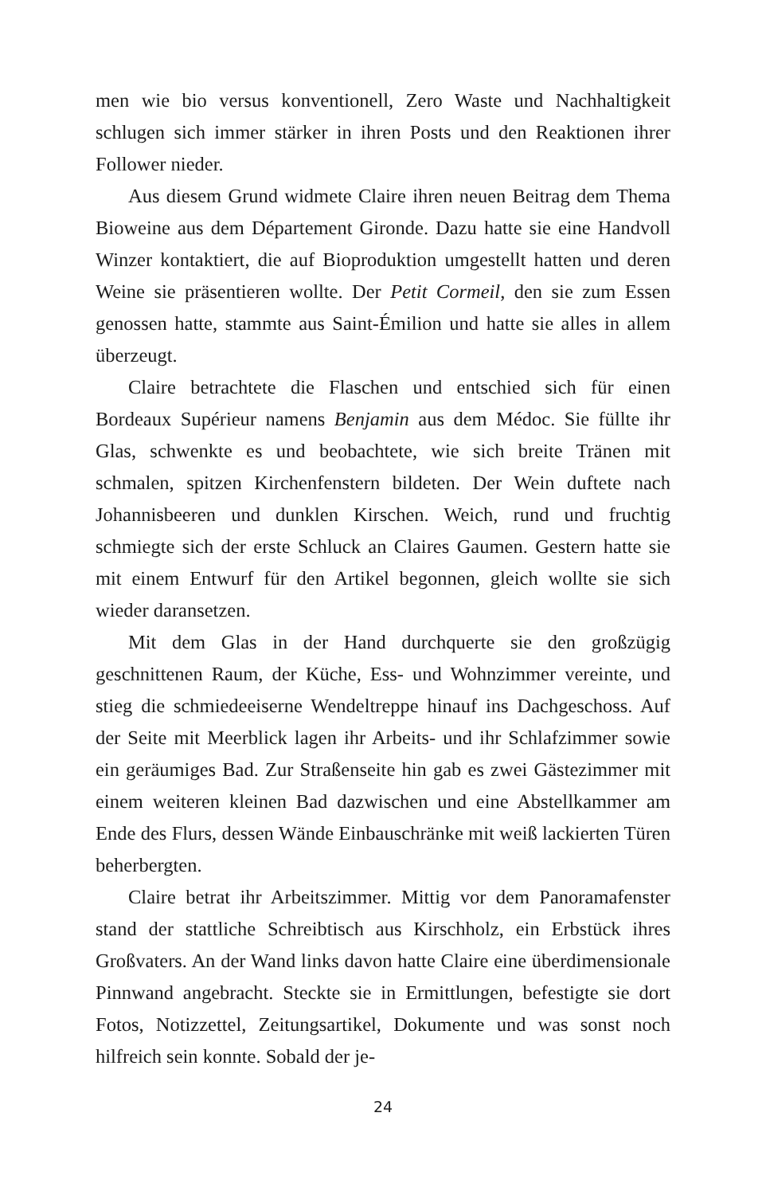men wie bio versus konventionell, Zero Waste und Nachhaltigkeit schlugen sich immer stärker in ihren Posts und den Reaktionen ihrer Follower nieder.
Aus diesem Grund widmete Claire ihren neuen Beitrag dem Thema Bioweine aus dem Département Gironde. Dazu hatte sie eine Handvoll Winzer kontaktiert, die auf Bioproduktion umgestellt hatten und deren Weine sie präsentieren wollte. Der Petit Cormeil, den sie zum Essen genossen hatte, stammte aus Saint-Émilion und hatte sie alles in allem überzeugt.
Claire betrachtete die Flaschen und entschied sich für einen Bordeaux Supérieur namens Benjamin aus dem Médoc. Sie füllte ihr Glas, schwenkte es und beobachtete, wie sich breite Tränen mit schmalen, spitzen Kirchenfenstern bildeten. Der Wein duftete nach Johannisbeeren und dunklen Kirschen. Weich, rund und fruchtig schmiegte sich der erste Schluck an Claires Gaumen. Gestern hatte sie mit einem Entwurf für den Artikel begonnen, gleich wollte sie sich wieder daransetzen.
Mit dem Glas in der Hand durchquerte sie den großzügig geschnittenen Raum, der Küche, Ess- und Wohnzimmer vereinte, und stieg die schmiedeeiserne Wendeltreppe hinauf ins Dachgeschoss. Auf der Seite mit Meerblick lagen ihr Arbeits- und ihr Schlafzimmer sowie ein geräumiges Bad. Zur Straßenseite hin gab es zwei Gästezimmer mit einem weiteren kleinen Bad dazwischen und eine Abstellkammer am Ende des Flurs, dessen Wände Einbauschränke mit weiß lackierten Türen beherbergten.
Claire betrat ihr Arbeitszimmer. Mittig vor dem Panoramafenster stand der stattliche Schreibtisch aus Kirschholz, ein Erbstück ihres Großvaters. An der Wand links davon hatte Claire eine überdimensionale Pinnwand angebracht. Steckte sie in Ermittlungen, befestigte sie dort Fotos, Notizzettel, Zeitungsartikel, Dokumente und was sonst noch hilfreich sein konnte. Sobald der je-
24